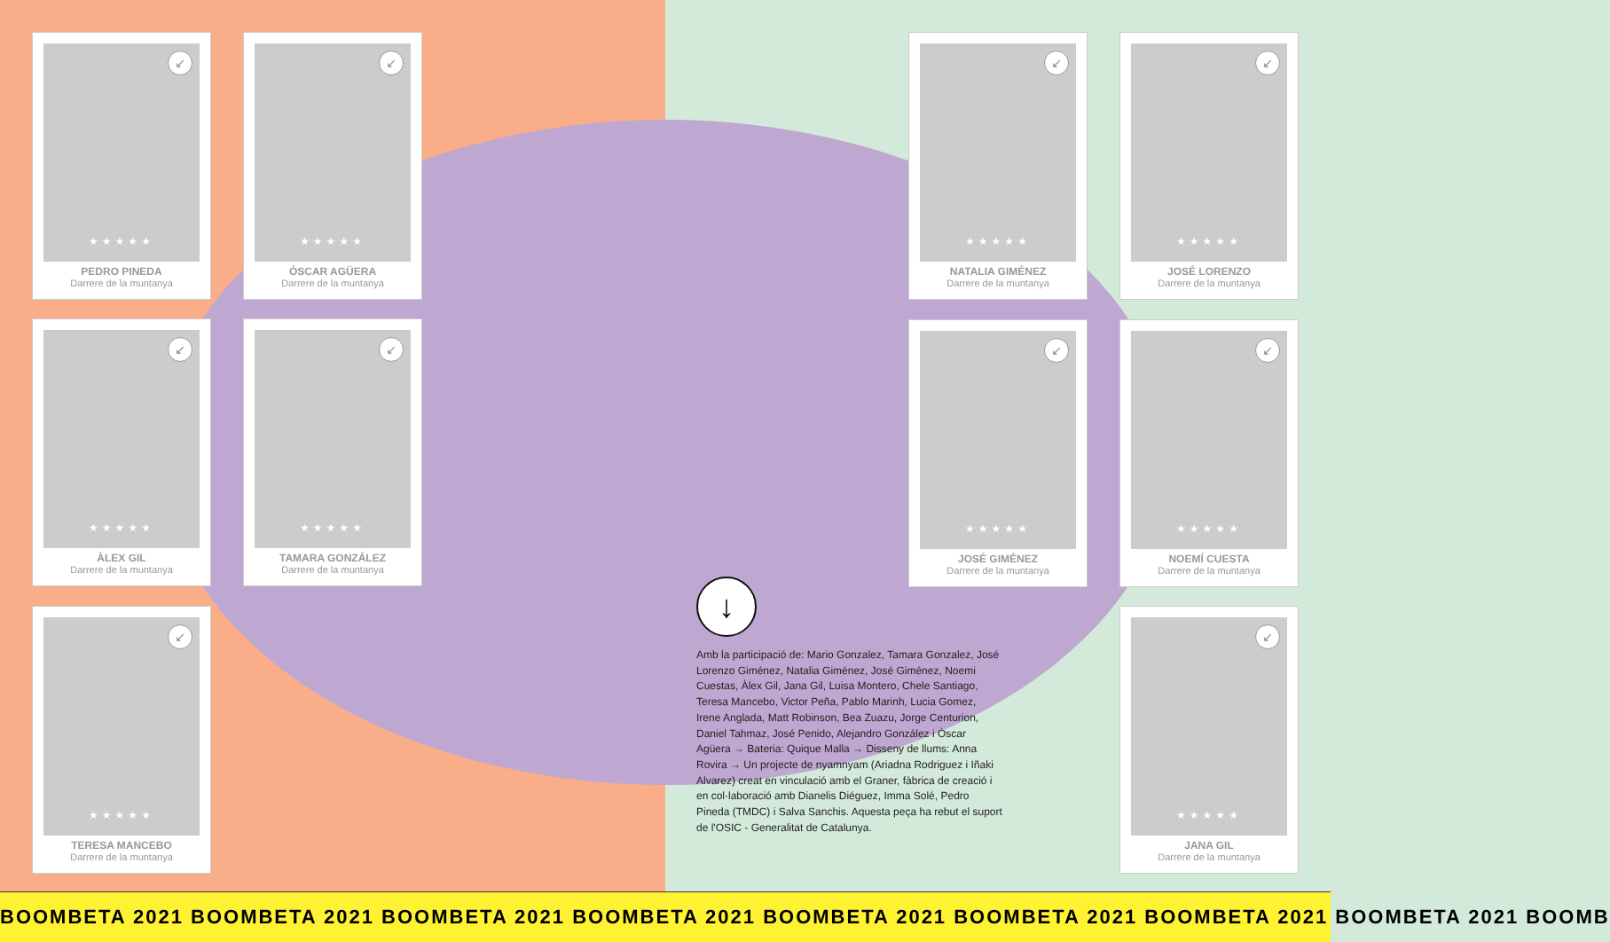↙
★★★★★
PEDRO PINEDA
Darrere de la muntanya
↙
★★★★★
ÒSCAR AGÜERA
Darrere de la muntanya
↙
★★★★★
NATALIA GIMÉNEZ
Darrere de la muntanya
↙
★★★★★
JOSÉ LORENZO
Darrere de la muntanya
↙
★★★★★
ÀLEX GIL
Darrere de la muntanya
↙
★★★★★
TAMARA GONZÁLEZ
Darrere de la muntanya
↙
★★★★★
JOSÉ GIMÉNEZ
Darrere de la muntanya
↙
★★★★★
NOEMÍ CUESTA
Darrere de la muntanya
↙
★★★★★
TERESA MANCEBO
Darrere de la muntanya
↙
★★★★★
JANA GIL
Darrere de la muntanya
↓
Amb la participació de: Mario Gonzalez, Tamara Gonzalez, José Lorenzo Giménez, Natalia Giménez, José Giménez, Noemi Cuestas, Àlex Gil, Jana Gil, Luisa Montero, Chele Santiago, Teresa Mancebo, Victor Peña, Pablo Marinh, Lucia Gomez, Irene Anglada, Matt Robinson, Bea Zuazu, Jorge Centurion, Daniel Tahmaz, José Penido, Alejandro González i Òscar Agüera → Bateria: Quique Malla → Disseny de llums: Anna Rovira → Un projecte de nyamnyam (Ariadna Rodriguez i Iñaki Alvarez) creat en vinculació amb el Graner, fàbrica de creació i en col·laboració amb Dianelis Diéguez, Imma Solé, Pedro Pineda (TMDC) i Salva Sanchis. Aquesta peça ha rebut el suport de l'OSIC - Generalitat de Catalunya.
BOOMBETA 2021 BOOMBETA 2021 BOOMBETA 2021 BOOMBETA 2021 BOOMBETA 2021 BOOMBETA 2021 BOOMBETA 2021 BOOMBETA 2021 BOOMB